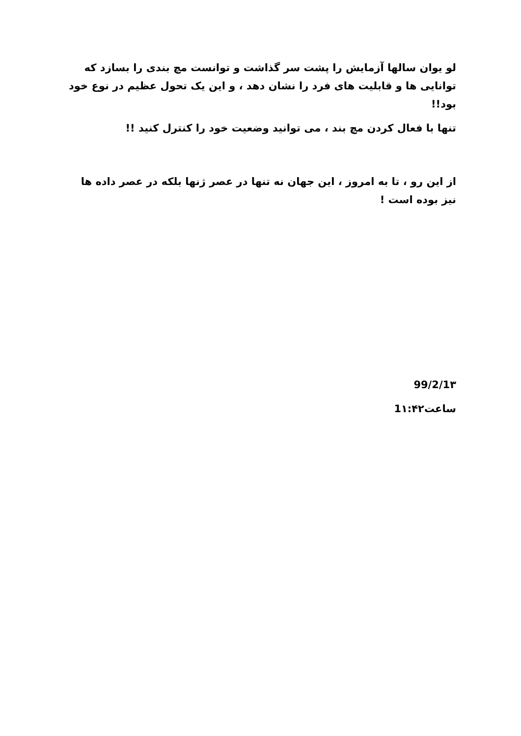لو یوان سالها آزمایش را پشت سر گذاشت و توانست مچ بندی را بسازد که توانایی ها و قابلیت های فرد را نشان دهد ، و این یک تحول عظیم در نوع خود بود!!
تنها با فعال کردن مچ بند ، می توانید وضعیت خود را کنترل کنید !!
از این رو ، تا به امروز ، این جهان نه تنها در عصر ژنها بلکه در عصر داده ها نیز بوده است !
99/2/1۳
ساعت1۱:۴۲